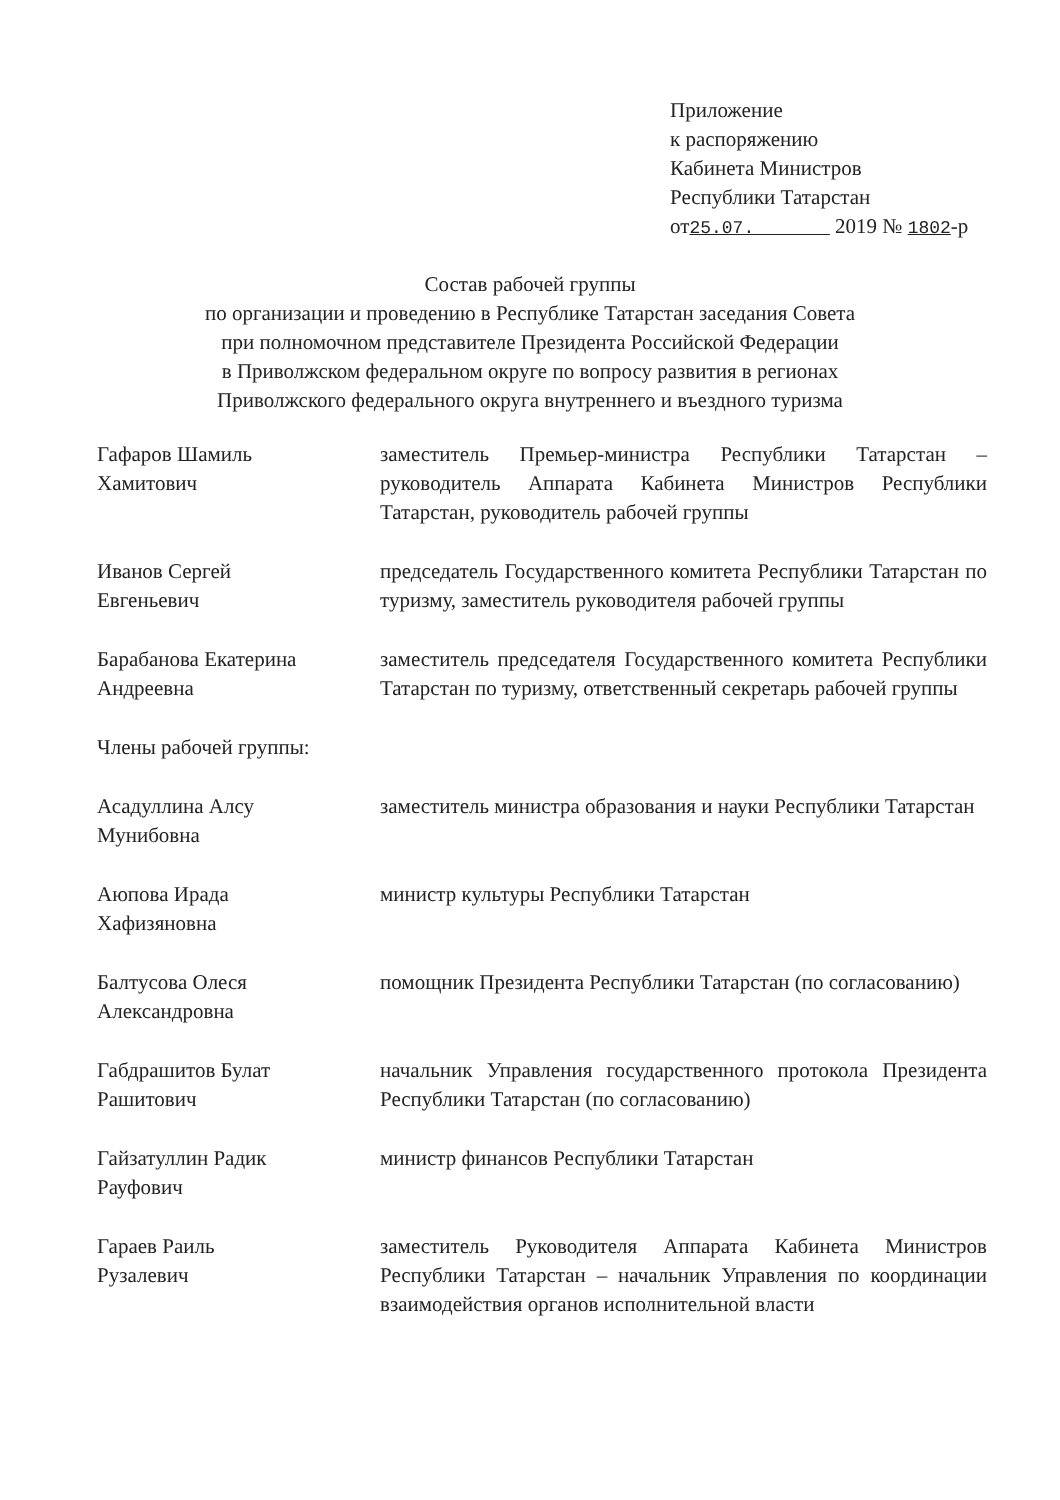Приложение
к распоряжению
Кабинета Министров
Республики Татарстан
от25.07. 2019 № 1802-р
Состав рабочей группы
по организации и проведению в Республике Татарстан заседания Совета
при полномочном представителе Президента Российской Федерации
в Приволжском федеральном округе по вопросу развития в регионах
Приволжского федерального округа внутреннего и въездного туризма
Гафаров Шамиль
Хамитович
заместитель Премьер-министра Республики Татарстан – руководитель Аппарата Кабинета Министров Республики Татарстан, руководитель рабочей группы
Иванов Сергей
Евгеньевич
председатель Государственного комитета Республики Татарстан по туризму, заместитель руководителя рабочей группы
Барабанова Екатерина
Андреевна
заместитель председателя Государственного комитета Республики Татарстан по туризму, ответственный секретарь рабочей группы
Члены рабочей группы:
Асадуллина Алсу
Мунибовна
заместитель министра образования и науки Республики Татарстан
Аюпова Ирада
Хафизяновна
министр культуры Республики Татарстан
Балтусова Олеся
Александровна
помощник Президента Республики Татарстан (по согласованию)
Габдрашитов Булат
Рашитович
начальник Управления государственного протокола Президента Республики Татарстан (по согласованию)
Гайзатуллин Радик
Рауфович
министр финансов Республики Татарстан
Гараев Раиль
Рузалевич
заместитель Руководителя Аппарата Кабинета Министров Республики Татарстан – начальник Управления по координации взаимодействия органов исполнительной власти